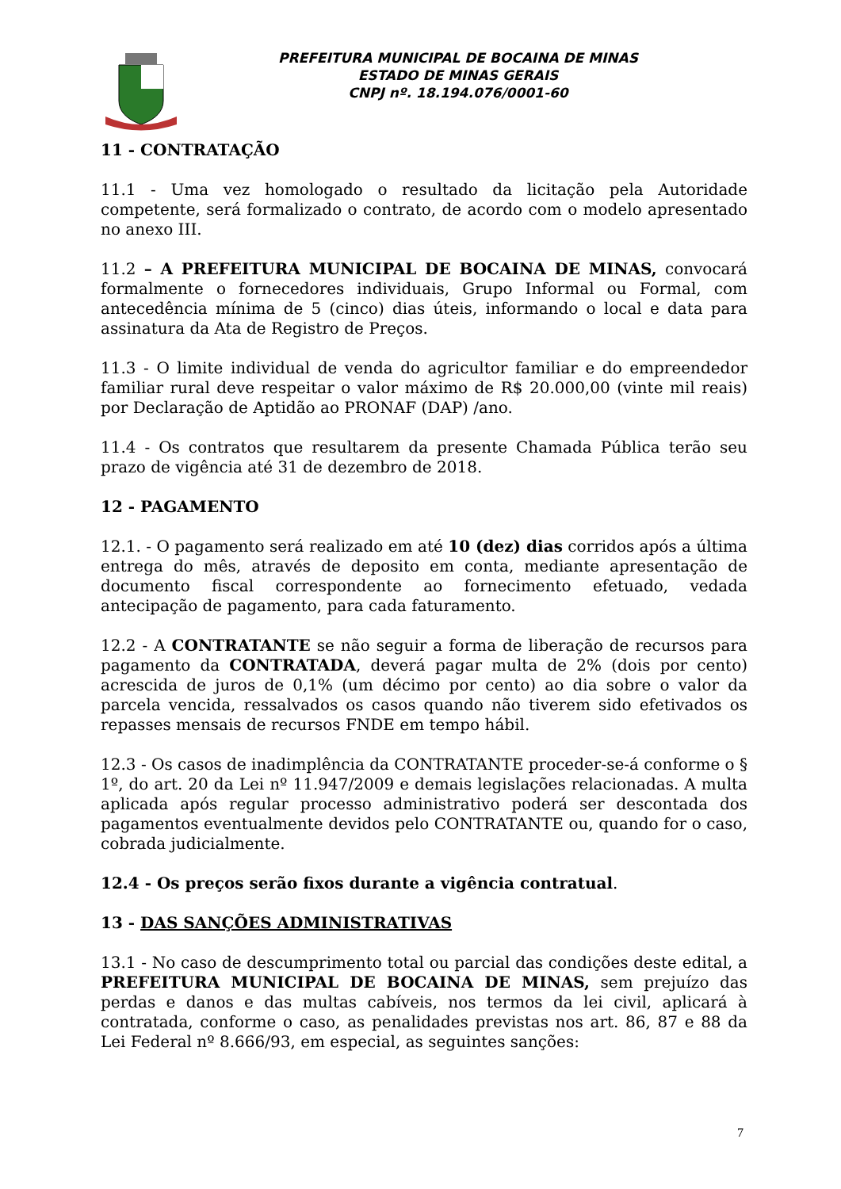PREFEITURA MUNICIPAL DE BOCAINA DE MINAS
ESTADO DE MINAS GERAIS
CNPJ nº. 18.194.076/0001-60
11 - CONTRATAÇÃO
11.1 - Uma vez homologado o resultado da licitação pela Autoridade competente, será formalizado o contrato, de acordo com o modelo apresentado no anexo III.
11.2 – A PREFEITURA MUNICIPAL DE BOCAINA DE MINAS, convocará formalmente o fornecedores individuais, Grupo Informal ou Formal, com antecedência mínima de 5 (cinco) dias úteis, informando o local e data para assinatura da Ata de Registro de Preços.
11.3 - O limite individual de venda do agricultor familiar e do empreendedor familiar rural deve respeitar o valor máximo de R$ 20.000,00 (vinte mil reais) por Declaração de Aptidão ao PRONAF (DAP) /ano.
11.4 - Os contratos que resultarem da presente Chamada Pública terão seu prazo de vigência até 31 de dezembro de 2018.
12 - PAGAMENTO
12.1. - O pagamento será realizado em até 10 (dez) dias corridos após a última entrega do mês, através de deposito em conta, mediante apresentação de documento fiscal correspondente ao fornecimento efetuado, vedada antecipação de pagamento, para cada faturamento.
12.2 - A CONTRATANTE se não seguir a forma de liberação de recursos para pagamento da CONTRATADA, deverá pagar multa de 2% (dois por cento) acrescida de juros de 0,1% (um décimo por cento) ao dia sobre o valor da parcela vencida, ressalvados os casos quando não tiverem sido efetivados os repasses mensais de recursos FNDE em tempo hábil.
12.3 - Os casos de inadimplência da CONTRATANTE proceder-se-á conforme o § 1º, do art. 20 da Lei nº 11.947/2009 e demais legislações relacionadas. A multa aplicada após regular processo administrativo poderá ser descontada dos pagamentos eventualmente devidos pelo CONTRATANTE ou, quando for o caso, cobrada judicialmente.
12.4 - Os preços serão fixos durante a vigência contratual.
13 - DAS SANÇÕES ADMINISTRATIVAS
13.1 - No caso de descumprimento total ou parcial das condições deste edital, a PREFEITURA MUNICIPAL DE BOCAINA DE MINAS, sem prejuízo das perdas e danos e das multas cabíveis, nos termos da lei civil, aplicará à contratada, conforme o caso, as penalidades previstas nos art. 86, 87 e 88 da Lei Federal nº 8.666/93, em especial, as seguintes sanções:
7